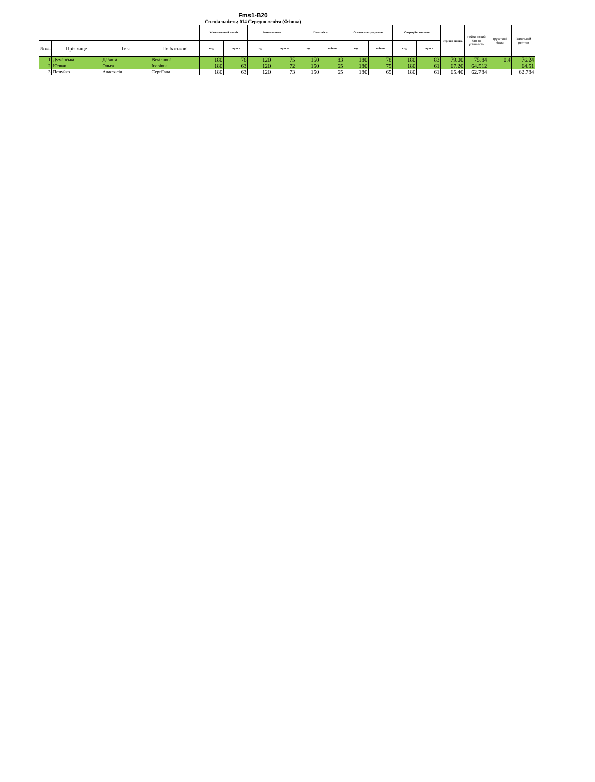Fms1-B20
Спеціальність: 014 Середня освіта (Фізика)
| | | | | Математичний аналіз | | Іноземна мова | | Педагогіка | | Основи програмування | | Операційні системи | | середня оцінка | Рейтинговий бал за успішність | Додаткові бали | Загальний рейтинг |
| --- | --- | --- | --- | --- | --- | --- | --- | --- | --- | --- | --- | --- | --- | --- | --- | --- | --- |
| № п/п | Прізвище | Ім'я | По батькові | год. | оцінки | год. | оцінки | год. | оцінки | год. | оцінки | год. | оцінки | | | | |
| 1 | Думанська | Дарина | Віталіївна | 180 | 76 | 120 | 75 | 150 | 83 | 180 | 78 | 180 | 83 | 79.00 | 75.84 | 0.4 | 76.24 |
| 2 | Юзвак | Ольга | Ігорівна | 180 | 63 | 120 | 72 | 150 | 65 | 180 | 75 | 180 | 61 | 67.20 | 64.512 | | 64.51 |
| 3 | Пелуйко | Анастасія | Сергіївна | 180 | 63 | 120 | 73 | 150 | 65 | 180 | 65 | 180 | 61 | 65.40 | 62.784 | | 62.784 |